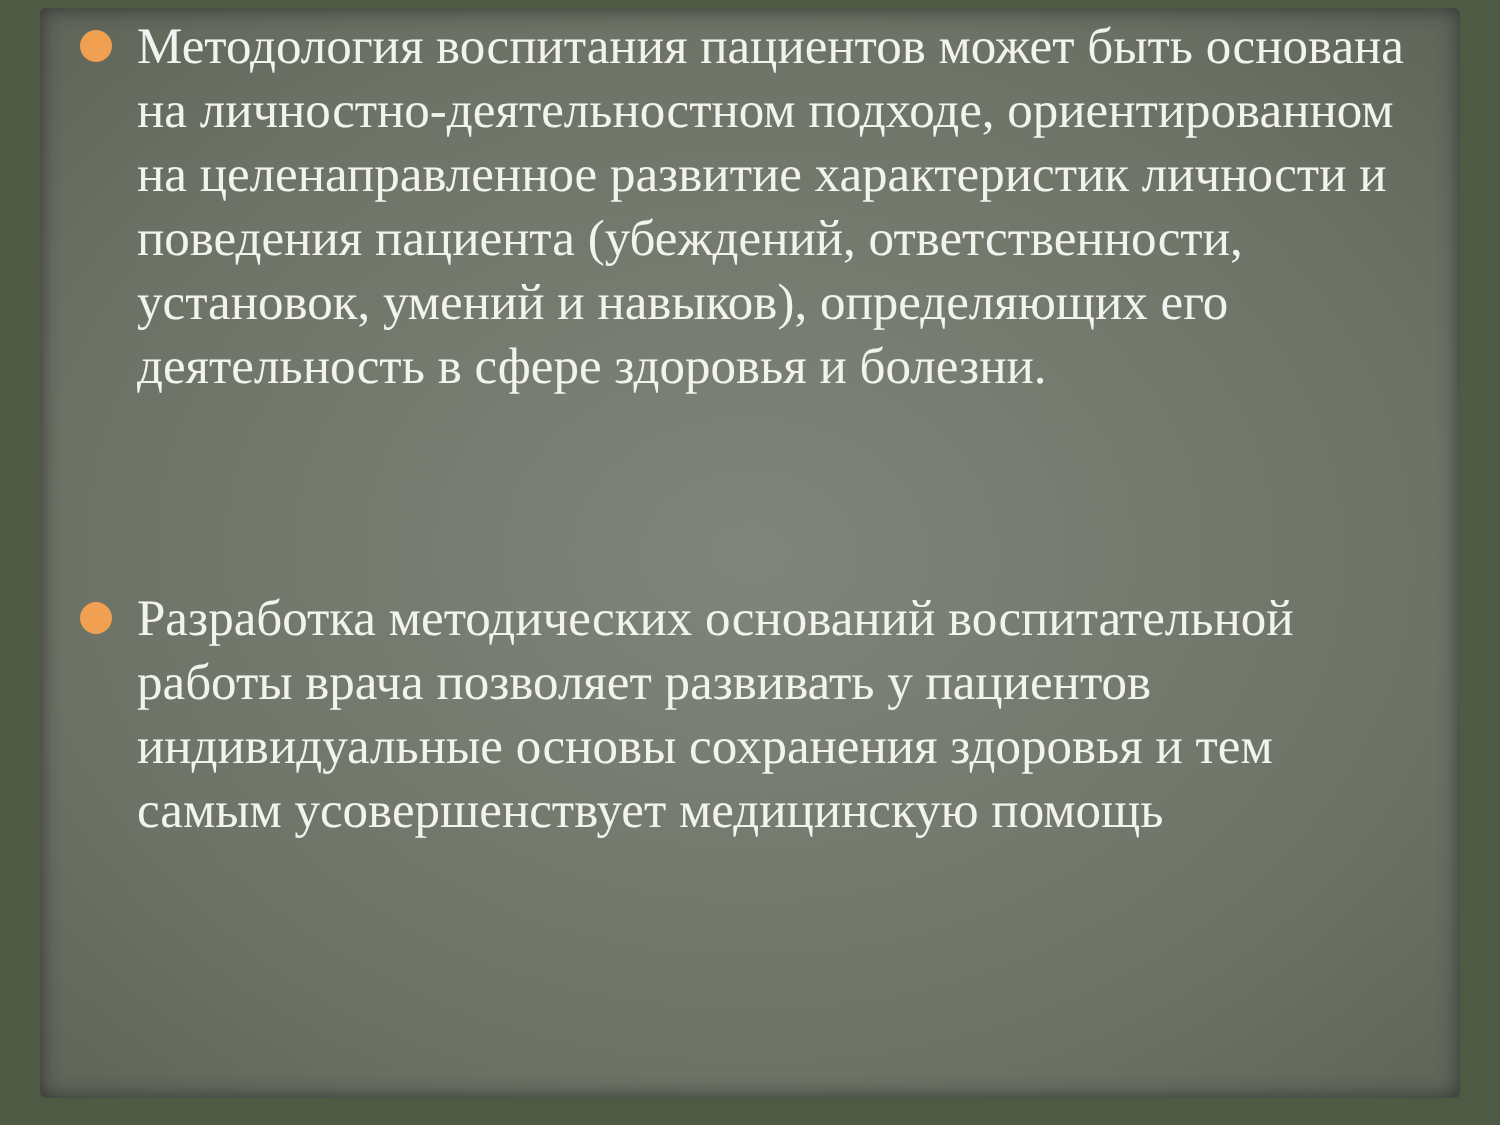Методология воспитания пациентов может быть основана на личностно-деятельностном подходе, ориентированном на целенаправленное развитие характеристик личности и поведения пациента (убеждений, ответственности, установок, умений и навыков), определяющих его деятельность в сфере здоровья и болезни.
Разработка методических оснований воспитательной работы врача позволяет развивать у пациентов индивидуальные основы сохранения здоровья и тем самым усовершенствует медицинскую помощь